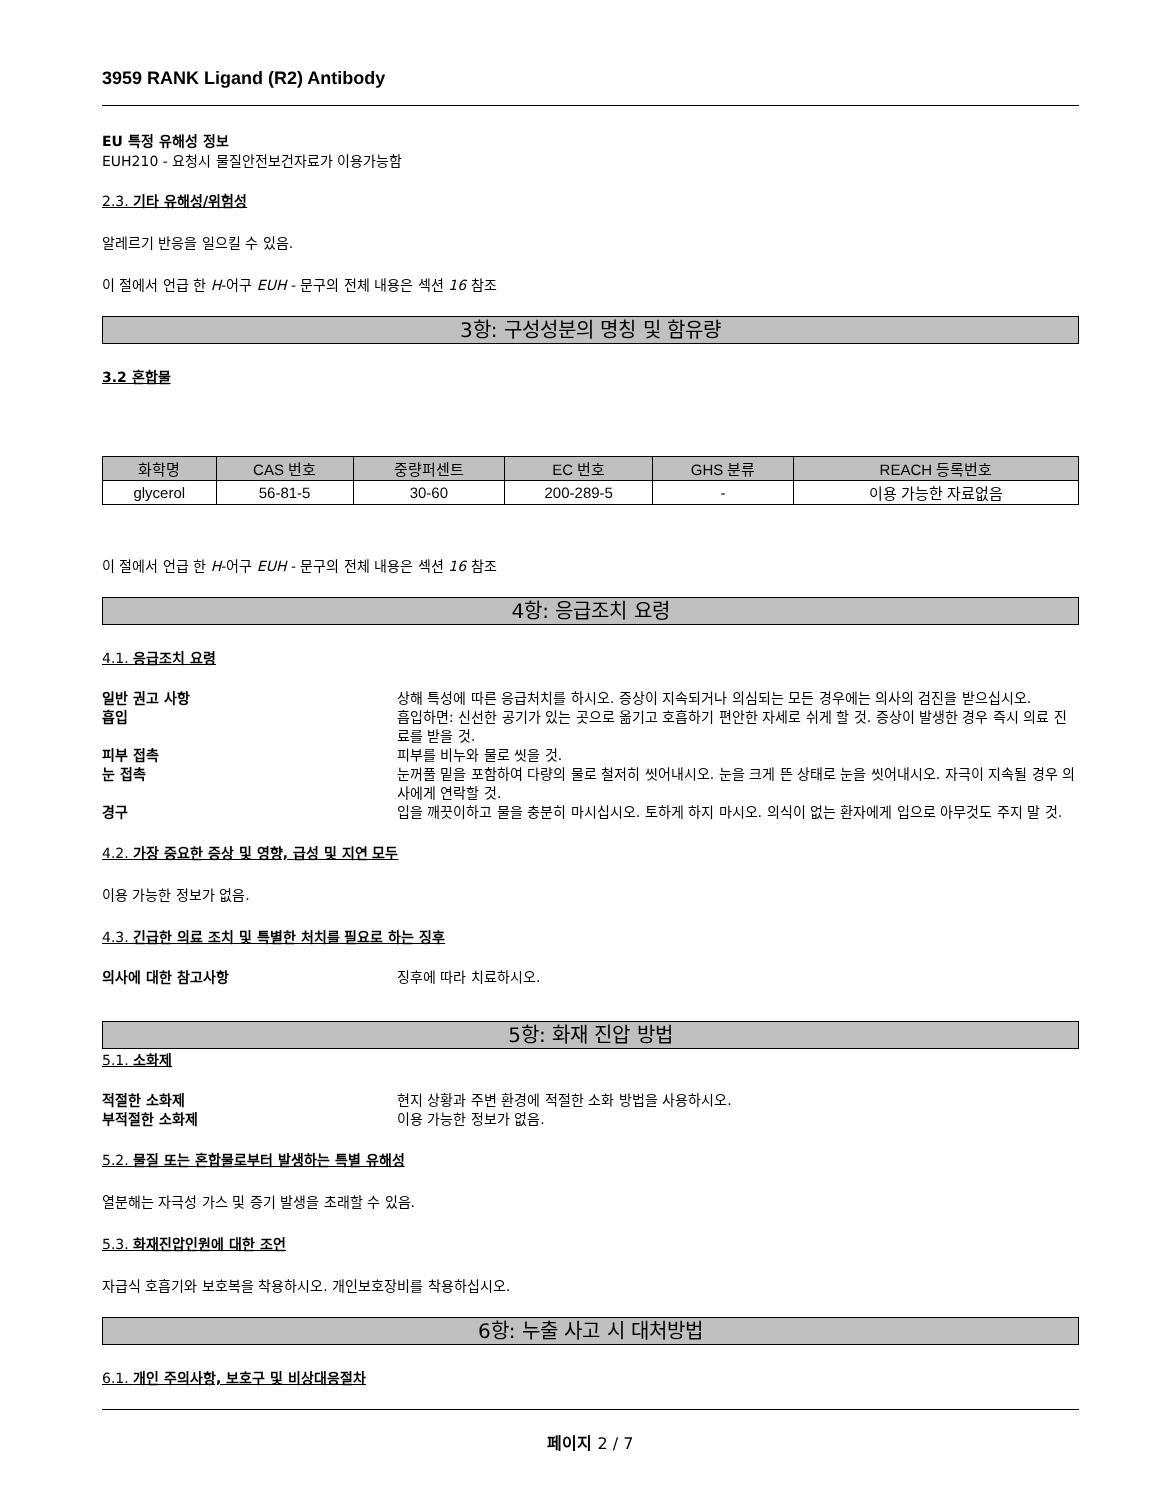3959 RANK Ligand (R2) Antibody
EU 특정 유해성 정보
EUH210 - 요청시 물질안전보건자료가 이용가능함
2.3. 기타 유해성/위험성
알레르기 반응을 일으킬 수 있음.
이 절에서 언급 한 H-어구 EUH - 문구의 전체 내용은 섹션 16 참조
3항: 구성성분의 명칭 및 함유량
3.2 혼합물
| 화학명 | CAS 번호 | 중량퍼센트 | EC 번호 | GHS 분류 | REACH 등록번호 |
| --- | --- | --- | --- | --- | --- |
| glycerol | 56-81-5 | 30-60 | 200-289-5 | - | 이용 가능한 자료없음 |
이 절에서 언급 한 H-어구 EUH - 문구의 전체 내용은 섹션 16 참조
4항: 응급조치 요령
4.1. 응급조치 요령
| 일반 권고 사항 | 상해 특성에 따른 응급처치를 하시오. 증상이 지속되거나 의심되는 모든 경우에는 의사의 검진을 받으십시오. |
| 흡입 | 흡입하면: 신선한 공기가 있는 곳으로 옮기고 호흡하기 편안한 자세로 쉬게 할 것. 증상이 발생한 경우 즉시 의료 진료를 받을 것. |
| 피부 접촉 | 피부를 비누와 물로 씻을 것. |
| 눈 접촉 | 눈꺼풀 밑을 포함하여 다량의 물로 철저히 씻어내시오. 눈을 크게 뜬 상태로 눈을 씻어내시오. 자극이 지속될 경우 의사에게 연락할 것. |
| 경구 | 입을 깨끗이하고 물을 충분히 마시십시오. 토하게 하지 마시오. 의식이 없는 환자에게 입으로 아무것도 주지 말 것. |
4.2. 가장 중요한 증상 및 영향, 급성 및 지연 모두
이용 가능한 정보가 없음.
4.3. 긴급한 의료 조치 및 특별한 처치를 필요로 하는 징후
| 의사에 대한 참고사항 | 징후에 따라 치료하시오. |
5항: 화재 진압 방법
5.1. 소화제
| 적절한 소화제 | 현지 상황과 주변 환경에 적절한 소화 방법을 사용하시오. |
| 부적절한 소화제 | 이용 가능한 정보가 없음. |
5.2. 물질 또는 혼합물로부터 발생하는 특별 유해성
열분해는 자극성 가스 및 증기 발생을 초래할 수 있음.
5.3. 화재진압인원에 대한 조언
자급식 호흡기와 보호복을 착용하시오. 개인보호장비를 착용하십시오.
6항: 누출 사고 시 대처방법
6.1. 개인 주의사항, 보호구 및 비상대응절차
페이지 2 / 7